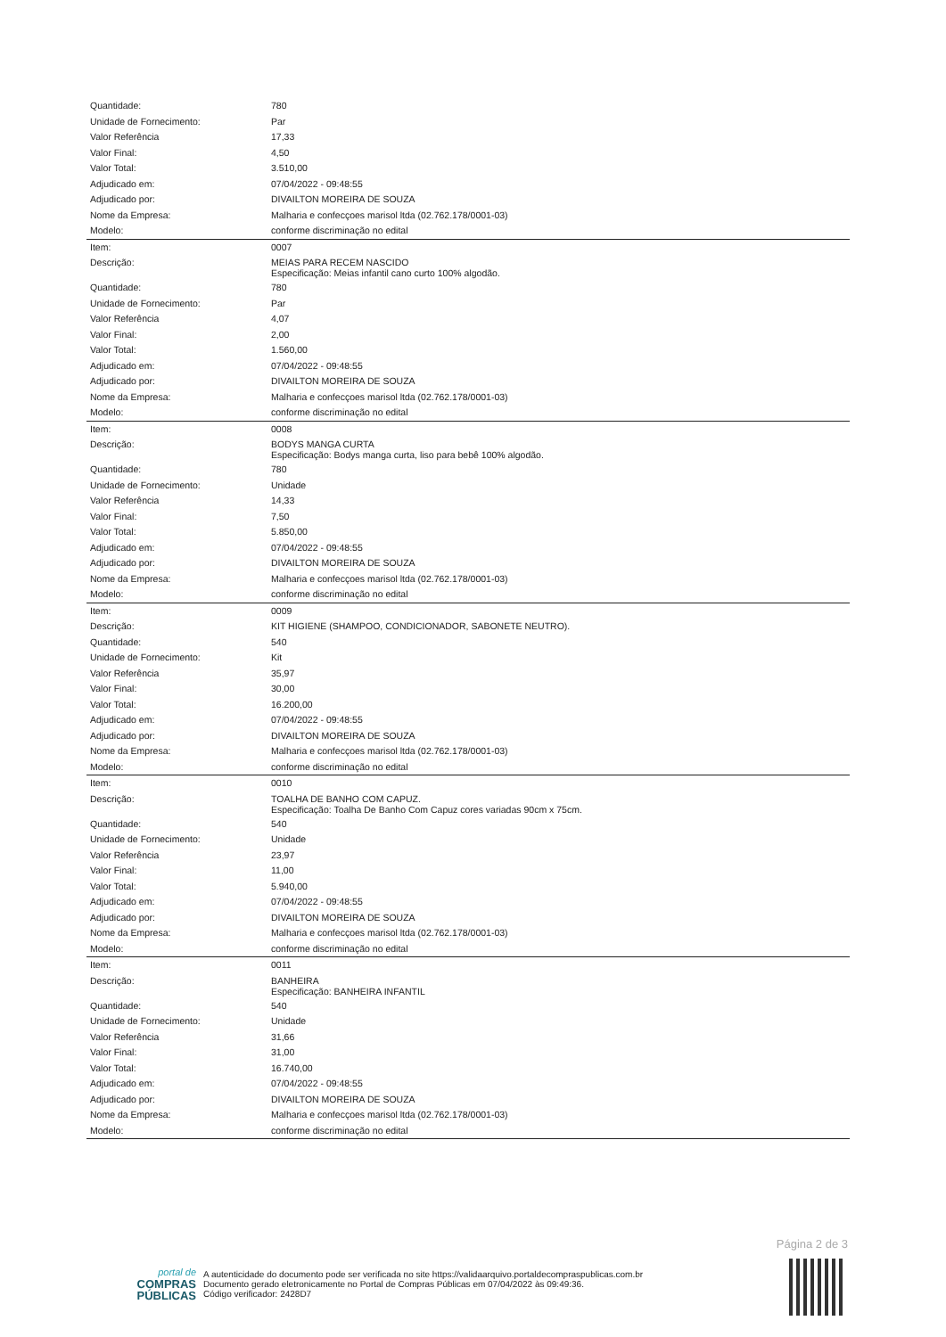| Quantidade: | 780 |
| Unidade de Fornecimento: | Par |
| Valor Referência | 17,33 |
| Valor Final: | 4,50 |
| Valor Total: | 3.510,00 |
| Adjudicado em: | 07/04/2022 - 09:48:55 |
| Adjudicado por: | DIVAILTON MOREIRA DE SOUZA |
| Nome da Empresa: | Malharia e confecçoes marisol ltda (02.762.178/0001-03) |
| Modelo: | conforme discriminação no edital |
| Item: | 0007 |
| Descrição: | MEIAS PARA RECEM NASCIDO Especificação: Meias infantil cano curto 100% algodão. |
| Quantidade: | 780 |
| Unidade de Fornecimento: | Par |
| Valor Referência | 4,07 |
| Valor Final: | 2,00 |
| Valor Total: | 1.560,00 |
| Adjudicado em: | 07/04/2022 - 09:48:55 |
| Adjudicado por: | DIVAILTON MOREIRA DE SOUZA |
| Nome da Empresa: | Malharia e confecçoes marisol ltda (02.762.178/0001-03) |
| Modelo: | conforme discriminação no edital |
| Item: | 0008 |
| Descrição: | BODYS MANGA CURTA Especificação: Bodys manga curta, liso para bebê 100% algodão. |
| Quantidade: | 780 |
| Unidade de Fornecimento: | Unidade |
| Valor Referência | 14,33 |
| Valor Final: | 7,50 |
| Valor Total: | 5.850,00 |
| Adjudicado em: | 07/04/2022 - 09:48:55 |
| Adjudicado por: | DIVAILTON MOREIRA DE SOUZA |
| Nome da Empresa: | Malharia e confecçoes marisol ltda (02.762.178/0001-03) |
| Modelo: | conforme discriminação no edital |
| Item: | 0009 |
| Descrição: | KIT HIGIENE (SHAMPOO, CONDICIONADOR, SABONETE NEUTRO). |
| Quantidade: | 540 |
| Unidade de Fornecimento: | Kit |
| Valor Referência | 35,97 |
| Valor Final: | 30,00 |
| Valor Total: | 16.200,00 |
| Adjudicado em: | 07/04/2022 - 09:48:55 |
| Adjudicado por: | DIVAILTON MOREIRA DE SOUZA |
| Nome da Empresa: | Malharia e confecçoes marisol ltda (02.762.178/0001-03) |
| Modelo: | conforme discriminação no edital |
| Item: | 0010 |
| Descrição: | TOALHA DE BANHO COM CAPUZ. Especificação: Toalha De Banho Com Capuz cores variadas 90cm x 75cm. |
| Quantidade: | 540 |
| Unidade de Fornecimento: | Unidade |
| Valor Referência | 23,97 |
| Valor Final: | 11,00 |
| Valor Total: | 5.940,00 |
| Adjudicado em: | 07/04/2022 - 09:48:55 |
| Adjudicado por: | DIVAILTON MOREIRA DE SOUZA |
| Nome da Empresa: | Malharia e confecçoes marisol ltda (02.762.178/0001-03) |
| Modelo: | conforme discriminação no edital |
| Item: | 0011 |
| Descrição: | BANHEIRA Especificação: BANHEIRA INFANTIL |
| Quantidade: | 540 |
| Unidade de Fornecimento: | Unidade |
| Valor Referência | 31,66 |
| Valor Final: | 31,00 |
| Valor Total: | 16.740,00 |
| Adjudicado em: | 07/04/2022 - 09:48:55 |
| Adjudicado por: | DIVAILTON MOREIRA DE SOUZA |
| Nome da Empresa: | Malharia e confecçoes marisol ltda (02.762.178/0001-03) |
| Modelo: | conforme discriminação no edital |
Página 2 de 3
portal de
COMPRAS
PÚBLICAS
A autenticidade do documento pode ser verificada no site https://validaarquivo.portaldecompraspublicas.com.br
Documento gerado eletronicamente no Portal de Compras Públicas em 07/04/2022 às 09:49:36.
Código verificador: 2428D7